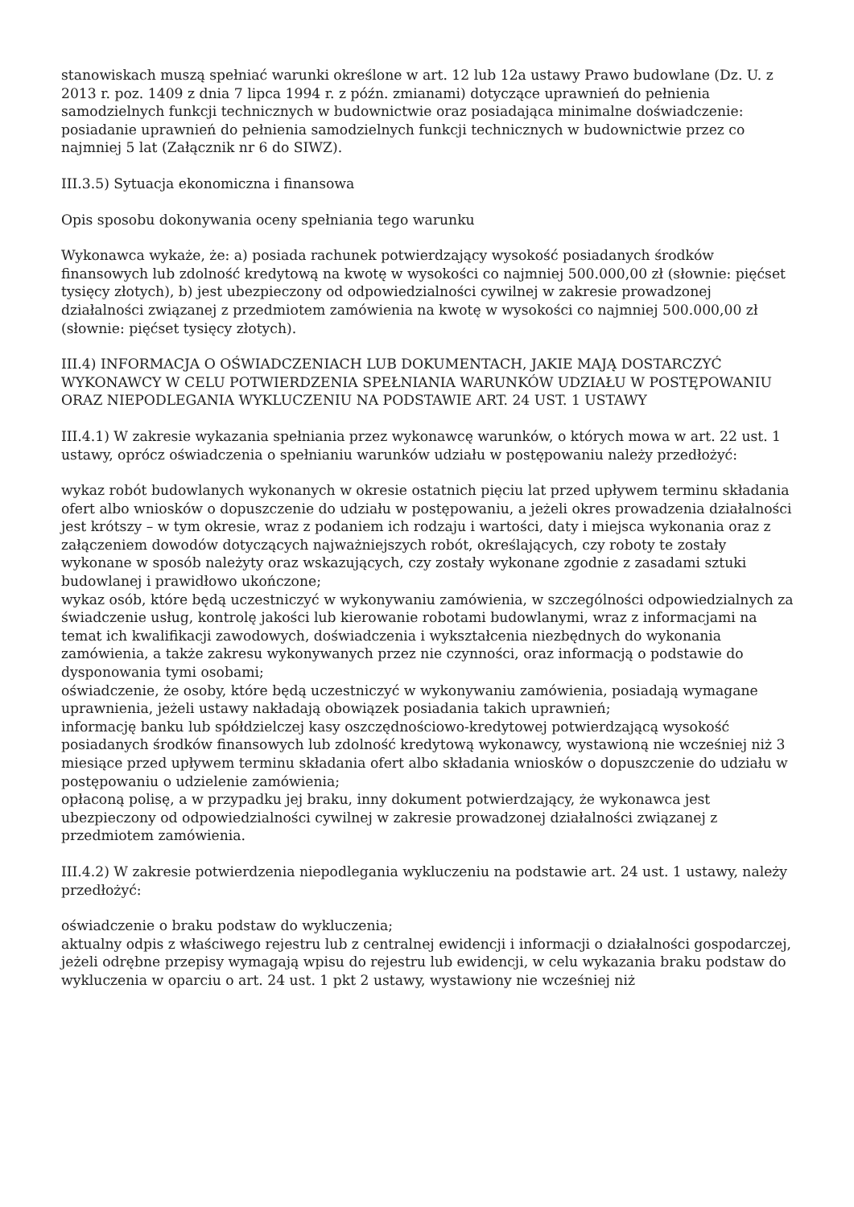stanowiskach muszą spełniać warunki określone w art. 12 lub 12a ustawy Prawo budowlane (Dz. U. z 2013 r. poz. 1409 z dnia 7 lipca 1994 r. z późn. zmianami) dotyczące uprawnień do pełnienia samodzielnych funkcji technicznych w budownictwie oraz posiadająca minimalne doświadczenie: posiadanie uprawnień do pełnienia samodzielnych funkcji technicznych w budownictwie przez co najmniej 5 lat (Załącznik nr 6 do SIWZ).
III.3.5) Sytuacja ekonomiczna i finansowa
Opis sposobu dokonywania oceny spełniania tego warunku
Wykonawca wykaże, że: a) posiada rachunek potwierdzający wysokość posiadanych środków finansowych lub zdolność kredytową na kwotę w wysokości co najmniej 500.000,00 zł (słownie: pięćset tysięcy złotych), b) jest ubezpieczony od odpowiedzialności cywilnej w zakresie prowadzonej działalności związanej z przedmiotem zamówienia na kwotę w wysokości co najmniej 500.000,00 zł (słownie: pięćset tysięcy złotych).
III.4) INFORMACJA O OŚWIADCZENIACH LUB DOKUMENTACH, JAKIE MAJĄ DOSTARCZYĆ WYKONAWCY W CELU POTWIERDZENIA SPEŁNIANIA WARUNKÓW UDZIAŁU W POSTĘPOWANIU ORAZ NIEPODLEGANIA WYKLUCZENIU NA PODSTAWIE ART. 24 UST. 1 USTAWY
III.4.1) W zakresie wykazania spełniania przez wykonawcę warunków, o których mowa w art. 22 ust. 1 ustawy, oprócz oświadczenia o spełnianiu warunków udziału w postępowaniu należy przedłożyć:
wykaz robót budowlanych wykonanych w okresie ostatnich pięciu lat przed upływem terminu składania ofert albo wniosków o dopuszczenie do udziału w postępowaniu, a jeżeli okres prowadzenia działalności jest krótszy – w tym okresie, wraz z podaniem ich rodzaju i wartości, daty i miejsca wykonania oraz z załączeniem dowodów dotyczących najważniejszych robót, określających, czy roboty te zostały wykonane w sposób należyty oraz wskazujących, czy zostały wykonane zgodnie z zasadami sztuki budowlanej i prawidłowo ukończone;
wykaz osób, które będą uczestniczyć w wykonywaniu zamówienia, w szczególności odpowiedzialnych za świadczenie usług, kontrolę jakości lub kierowanie robotami budowlanymi, wraz z informacjami na temat ich kwalifikacji zawodowych, doświadczenia i wykształcenia niezbędnych do wykonania zamówienia, a także zakresu wykonywanych przez nie czynności, oraz informacją o podstawie do dysponowania tymi osobami;
oświadczenie, że osoby, które będą uczestniczyć w wykonywaniu zamówienia, posiadają wymagane uprawnienia, jeżeli ustawy nakładają obowiązek posiadania takich uprawnień;
informację banku lub spółdzielczej kasy oszczędnościowo-kredytowej potwierdzającą wysokość posiadanych środków finansowych lub zdolność kredytową wykonawcy, wystawioną nie wcześniej niż 3 miesiące przed upływem terminu składania ofert albo składania wniosków o dopuszczenie do udziału w postępowaniu o udzielenie zamówienia;
opłaconą polisę, a w przypadku jej braku, inny dokument potwierdzający, że wykonawca jest ubezpieczony od odpowiedzialności cywilnej w zakresie prowadzonej działalności związanej z przedmiotem zamówienia.
III.4.2) W zakresie potwierdzenia niepodlegania wykluczeniu na podstawie art. 24 ust. 1 ustawy, należy przedłożyć:
oświadczenie o braku podstaw do wykluczenia;
aktualny odpis z właściwego rejestru lub z centralnej ewidencji i informacji o działalności gospodarczej, jeżeli odrębne przepisy wymagają wpisu do rejestru lub ewidencji, w celu wykazania braku podstaw do wykluczenia w oparciu o art. 24 ust. 1 pkt 2 ustawy, wystawiony nie wcześniej niż